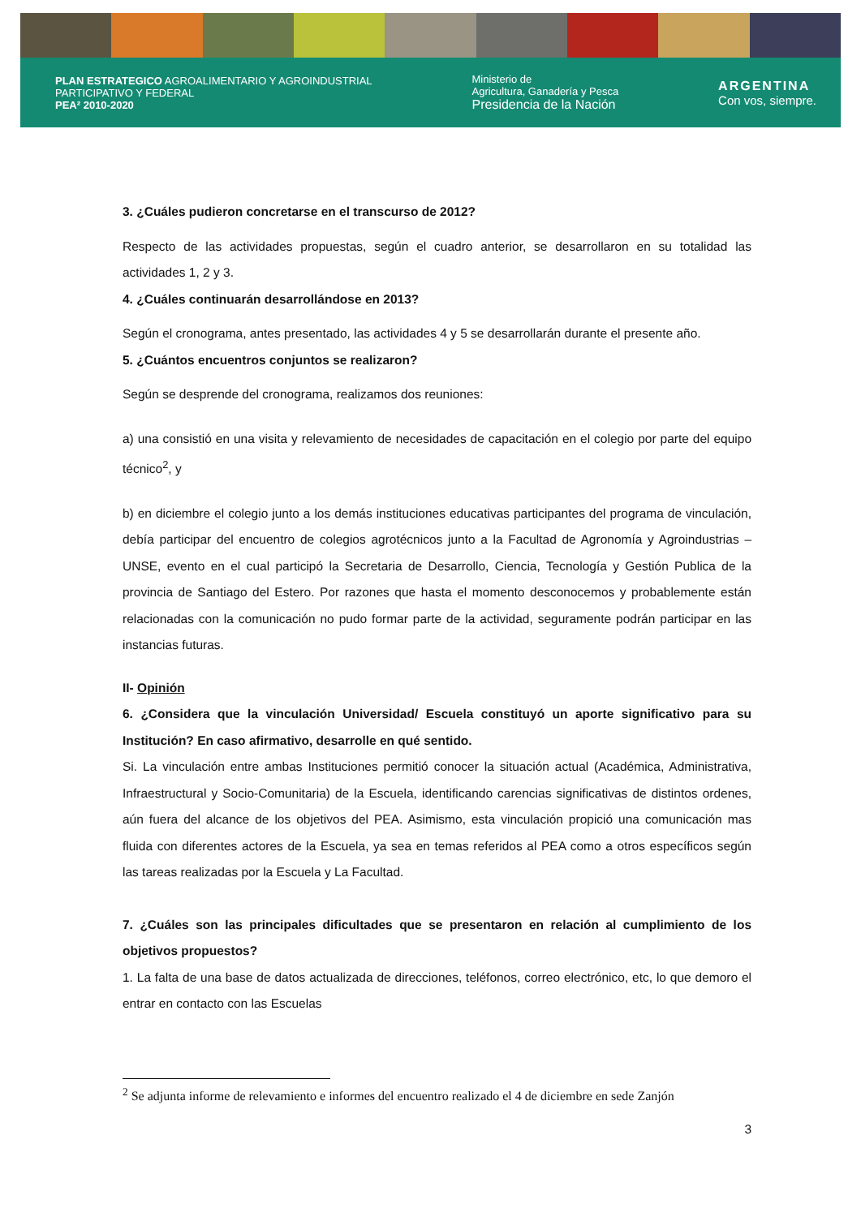PLAN ESTRATEGICO AGROALIMENTARIO Y AGROINDUSTRIAL
PARTICIPATIVO Y FEDERAL
PEA² 2010-2020
Ministerio de
Agricultura, Ganadería y Pesca
Presidencia de la Nación
ARGENTINA
Con vos, siempre.
3. ¿Cuáles pudieron concretarse en el transcurso de 2012?
Respecto de las actividades propuestas, según el cuadro anterior, se desarrollaron en su totalidad las actividades 1, 2 y 3.
4. ¿Cuáles continuarán desarrollándose en 2013?
Según el cronograma, antes presentado, las actividades 4 y 5 se desarrollarán durante el presente año.
5. ¿Cuántos encuentros conjuntos se realizaron?
Según se desprende del cronograma, realizamos dos reuniones:
a) una consistió en una visita y relevamiento de necesidades de capacitación en el colegio por parte del equipo técnico<sup>2</sup>, y
b) en diciembre el colegio junto a los demás instituciones educativas participantes del programa de vinculación, debía participar del encuentro de colegios agrotécnicos junto a la Facultad de Agronomía y Agroindustrias – UNSE, evento en el cual participó la Secretaria de Desarrollo, Ciencia, Tecnología y Gestión Publica de la provincia de Santiago del Estero. Por razones que hasta el momento desconocemos y probablemente están relacionadas con la comunicación no pudo formar parte de la actividad, seguramente podrán participar en las instancias futuras.
II- Opinión
6. ¿Considera que la vinculación Universidad/ Escuela constituyó un aporte significativo para su Institución? En caso afirmativo, desarrolle en qué sentido.
Si. La vinculación entre ambas Instituciones permitió conocer la situación actual (Académica, Administrativa, Infraestructural y Socio-Comunitaria) de la Escuela, identificando carencias significativas de distintos ordenes, aún fuera del alcance de los objetivos del PEA. Asimismo, esta vinculación propició una comunicación mas fluida con diferentes actores de la Escuela, ya sea en temas referidos al PEA como a otros específicos según las tareas realizadas por la Escuela y La Facultad.
7. ¿Cuáles son las principales dificultades que se presentaron en relación al cumplimiento de los objetivos propuestos?
1. La falta de una base de datos actualizada de direcciones, teléfonos, correo electrónico, etc, lo que demoro el entrar en contacto con las Escuelas
<sup>2</sup> Se adjunta informe de relevamiento e informes del encuentro realizado el 4 de diciembre en sede Zanjón
3